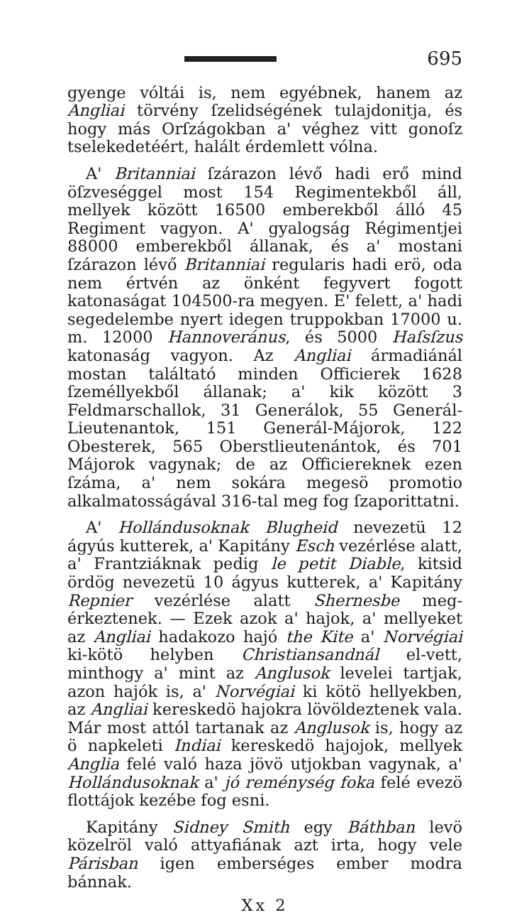695
gyenge vóltái is, nem egyébnek, hanem az Angliai törvény ſzelidségének tulajdonitja, és hogy más Orſzágokban a' véghez vitt gonoſz tselekedetéért, halált érdemlett vólna.
A' Britanniai ſzárazon lévő hadi erő mind öſzveséggel most 154 Regimentekből áll, mellyek között 16500 emberekből álló 45 Regiment vagyon. A' gyalogság Régimentjei 88000 emberekből állanak, és a' mostani ſzárazon lévő Britanniai regularis hadi erö, oda nem értvén az önként fegyvert fogott katonaságat 104500-ra megyen. E' felett, a' hadi segedelembe nyert idegen truppokban 17000 u. m. 12000 Hannoveránus, és 5000 Haſsſzus katonaság vagyon. Az Angliai ármadiánál mostan találtató minden Officierek 1628 ſzeméllyekből állanak; a' kik között 3 Feldmarschallok, 31 Generálok, 55 Generál-Lieutenantok, 151 Generál-Májorok, 122 Obesterek, 565 Oberstlieutenántok, és 701 Májorok vagynak; de az Officiereknek ezen ſzáma, a' nem sokára megesö promotio alkalmatosságával 316-tal meg fog ſzaporittatni.
A' Hollándusoknak Blugheid nevezetü 12 ágyús kutterek, a' Kapitány Esch vezérlése alatt, a' Frantziáknak pedig le petit Diable, kitsid ördög nevezetü 10 ágyus kutterek, a' Kapitány Repnier vezérlése alatt Shernesbe meg-érkeztenek. — Ezek azok a' hajok, a' mellyeket az Angliai hadakozo hajó the Kite a' Norvégiai ki-kötö helyben Christiansandnál el-vett, minthogy a' mint az Anglusok levelei tartjak, azon hajók is, a' Norvégiai ki kötö hellyekben, az Angliai kereskedö hajokra lövöldeztenek vala. Már most attól tartanak az Anglusok is, hogy az ö napkeleti Indiai kereskedö hajojok, mellyek Anglia felé való haza jövö utjokban vagynak, a' Hollándusoknak a' jó reménység foka felé evezö flottájok kezébe fog esni.
Kapitány Sidney Smith egy Báthban levö közelröl való attyafiának azt irta, hogy vele Párisban igen emberséges ember modra bánnak.
Xx 2